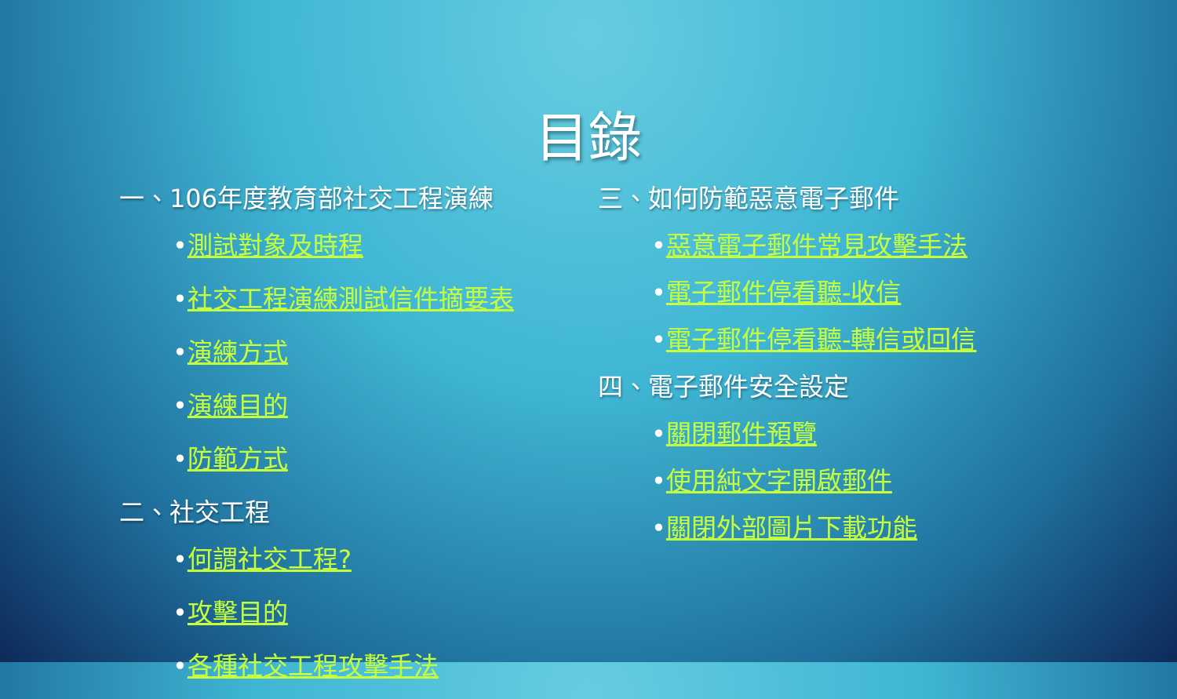目錄
一、106年度教育部社交工程演練
•測試對象及時程
•社交工程演練測試信件摘要表
•演練方式
•演練目的
•防範方式
二、社交工程
•何謂社交工程?
•攻擊目的
•各種社交工程攻擊手法
三、如何防範惡意電子郵件
•惡意電子郵件常見攻擊手法
•電子郵件停看聽-收信
•電子郵件停看聽-轉信或回信
四、電子郵件安全設定
•關閉郵件預覽
•使用純文字開啟郵件
•關閉外部圖片下載功能